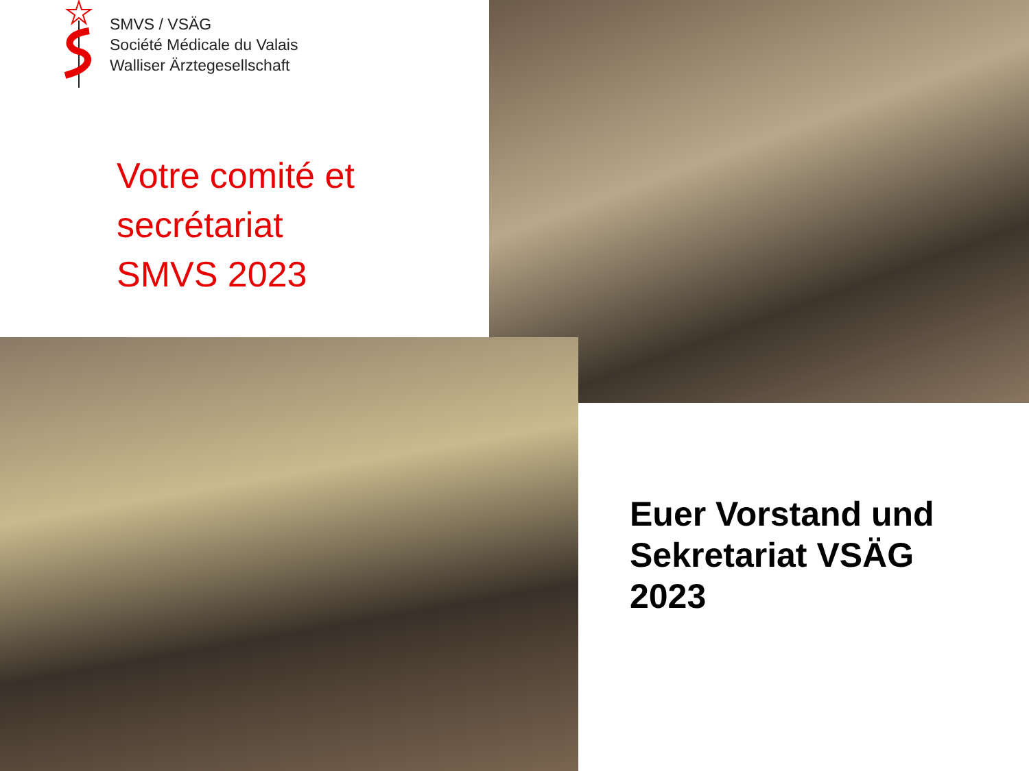SMVS / VSÄG
Société Médicale du Valais
Walliser Ärztegesellschaft
Votre comité et
secrétariat
SMVS 2023
Euer Vorstand und
Sekretariat VSÄG
2023